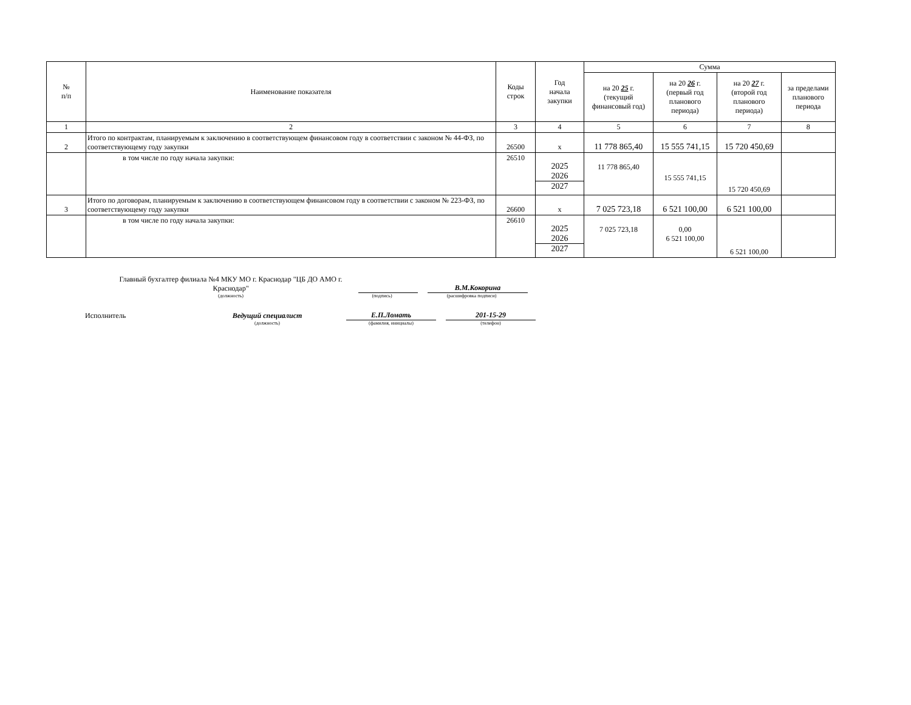| № п/п | Наименование показателя | Коды строк | Год начала закупки | Сумма | | | |
| --- | --- | --- | --- | --- | --- | --- | --- |
| | | | | на 20 25 г. (текущий финансовый год) | на 20 26 г. (первый год планового периода) | на 20 27 г. (второй год планового периода) | за пределами планового периода |
| 1 | 2 | 3 | 4 | 5 | 6 | 7 | 8 |
| 2 | Итого по контрактам, планируемым к заключению в соответствующем финансовом году в соответствии с законом № 44-ФЗ, по соответствующему году закупки | 26500 | x | 11 778 865,40 | 15 555 741,15 | 15 720 450,69 | |
| | в том числе по году начала закупки: | 26510 | 2025 2026 2027 | 11 778 865,40 | 15 555 741,15 | 15 720 450,69 | |
| 3 | Итого по договорам, планируемым к заключению в соответствующем финансовом году в соответствии с законом № 223-ФЗ, по соответствующему году закупки | 26600 | x | 7 025 723,18 | 6 521 100,00 | 6 521 100,00 | |
| | в том числе по году начала закупки: | 26610 | 2025 2026 2027 | 7 025 723,18 | 0,00 6 521 100,00 | 6 521 100,00 | |
Главный бухгалтер филиала №4 МКУ МО г. Краснодар "ЦБ ДО АМО г. Краснодар"
В.М.Кокорина
(должность)
(подпись)
(расшифровка подписи)
Исполнитель
Ведущий специалист
Е.П.Ломать
201-15-29
(должность)
(фамилия, инициалы)
(телефон)